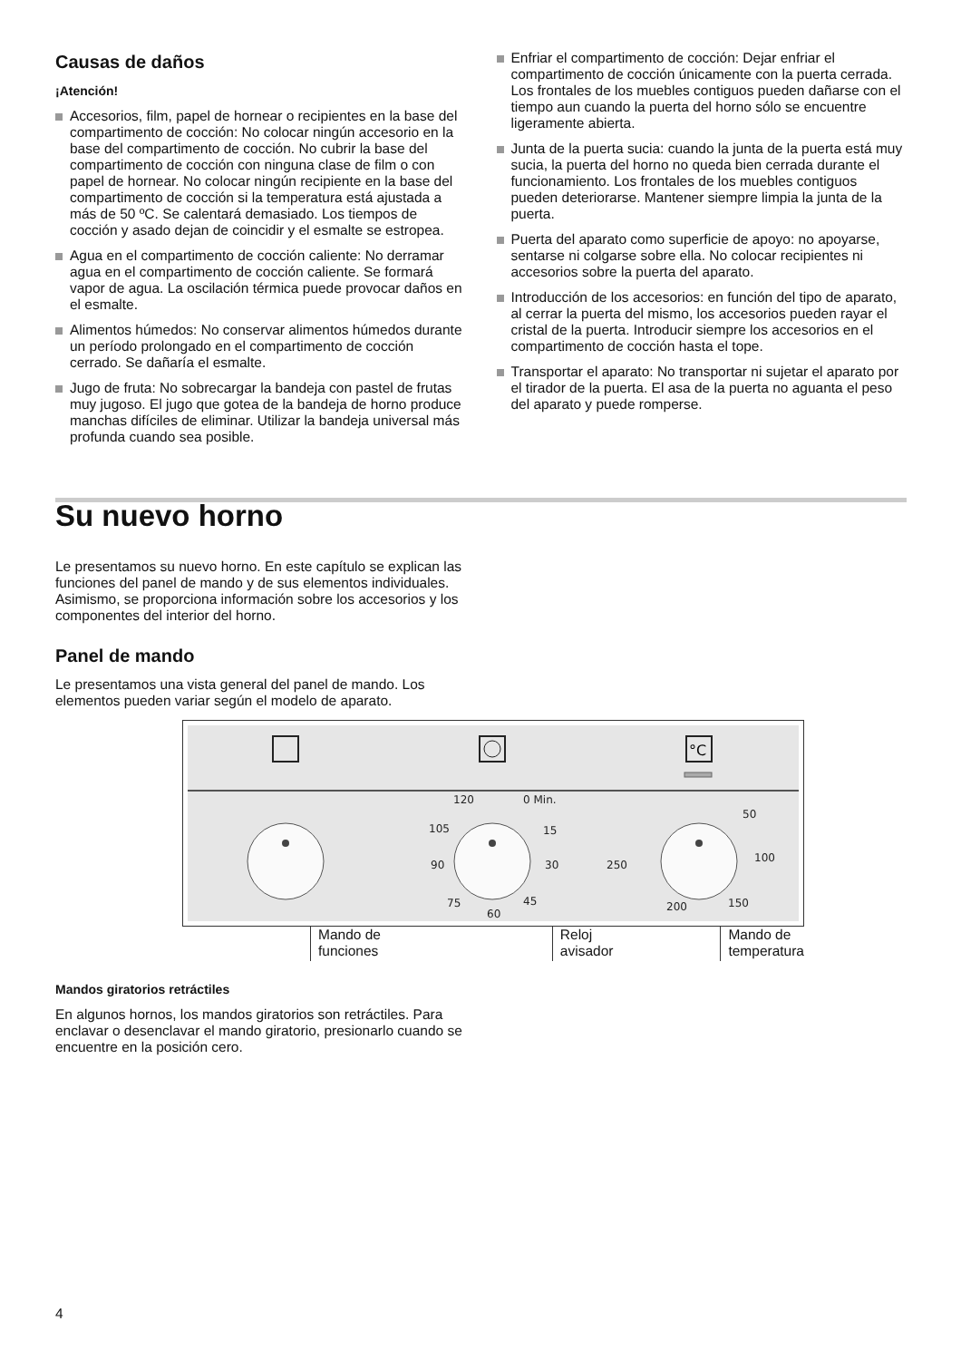Causas de daños
¡Atención!
Accesorios, film, papel de hornear o recipientes en la base del compartimento de cocción: No colocar ningún accesorio en la base del compartimento de cocción. No cubrir la base del compartimento de cocción con ninguna clase de film o con papel de hornear. No colocar ningún recipiente en la base del compartimento de cocción si la temperatura está ajustada a más de 50 ºC. Se calentará demasiado. Los tiempos de cocción y asado dejan de coincidir y el esmalte se estropea.
Agua en el compartimento de cocción caliente: No derramar agua en el compartimento de cocción caliente. Se formará vapor de agua. La oscilación térmica puede provocar daños en el esmalte.
Alimentos húmedos: No conservar alimentos húmedos durante un período prolongado en el compartimento de cocción cerrado. Se dañaría el esmalte.
Jugo de fruta: No sobrecargar la bandeja con pastel de frutas muy jugoso. El jugo que gotea de la bandeja de horno produce manchas difíciles de eliminar. Utilizar la bandeja universal más profunda cuando sea posible.
Enfriar el compartimento de cocción: Dejar enfriar el compartimento de cocción únicamente con la puerta cerrada. Los frontales de los muebles contiguos pueden dañarse con el tiempo aun cuando la puerta del horno sólo se encuentre ligeramente abierta.
Junta de la puerta sucia: cuando la junta de la puerta está muy sucia, la puerta del horno no queda bien cerrada durante el funcionamiento. Los frontales de los muebles contiguos pueden deteriorarse. Mantener siempre limpia la junta de la puerta.
Puerta del aparato como superficie de apoyo: no apoyarse, sentarse ni colgarse sobre ella. No colocar recipientes ni accesorios sobre la puerta del aparato.
Introducción de los accesorios: en función del tipo de aparato, al cerrar la puerta del mismo, los accesorios pueden rayar el cristal de la puerta. Introducir siempre los accesorios en el compartimento de cocción hasta el tope.
Transportar el aparato: No transportar ni sujetar el aparato por el tirador de la puerta. El asa de la puerta no aguanta el peso del aparato y puede romperse.
Su nuevo horno
Le presentamos su nuevo horno. En este capítulo se explican las funciones del panel de mando y de sus elementos individuales. Asimismo, se proporciona información sobre los accesorios y los componentes del interior del horno.
Panel de mando
Le presentamos una vista general del panel de mando. Los elementos pueden variar según el modelo de aparato.
°C
120
0 Min.
105
15
90
30
75
60
45
50
100
250
200
150
Mando de
funciones
Reloj
avisador
Mando de
temperatura
Mandos giratorios retráctiles
En algunos hornos, los mandos giratorios son retráctiles. Para enclavar o desenclavar el mando giratorio, presionarlo cuando se encuentre en la posición cero.
4